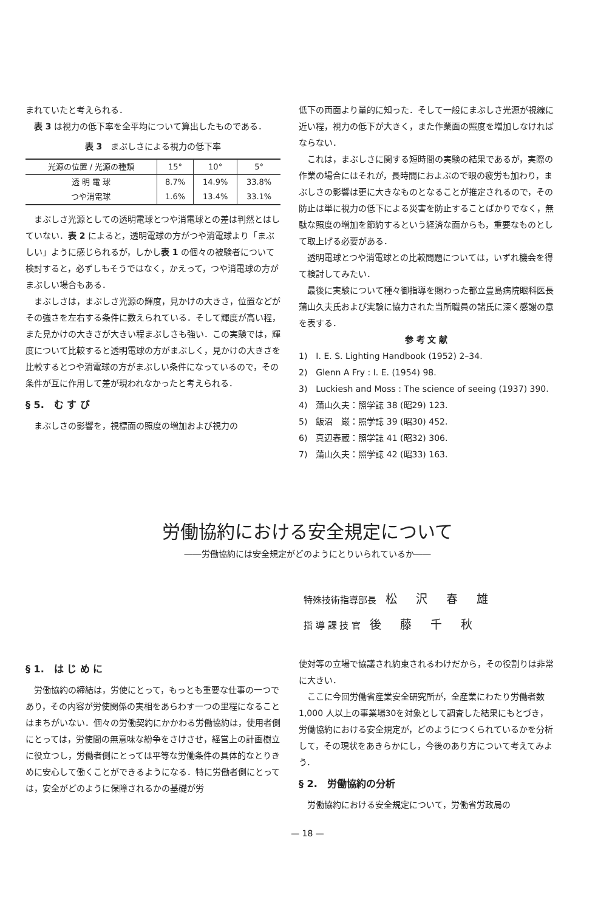まれていたと考えられる．
表 3 は視力の低下率を全平均について算出したものである．
表 3　まぶしさによる視力の低下率
| 光源の位置 / 光源の種類 | 15° | 10° | 5° |
| --- | --- | --- | --- |
| 透 明 電 球 | 8.7% | 14.9% | 33.8% |
| つや消電球 | 1.6% | 13.4% | 33.1% |
まぶしさ光源としての透明電球とつや消電球との差は判然とはしていない．表 2 によると，透明電球の方がつや消電球より「まぶしい」ように感じられるが，しかし表 1 の個々の被験者について検討すると，必ずしもそうではなく，かえって，つや消電球の方がまぶしい場合もある．
まぶしさは，まぶしさ光源の輝度，見かけの大きさ，位置などがその強さを左右する条件に数えられている．そして輝度が高い程，また見かけの大きさが大きい程まぶしさも強い．この実験では，輝度について比較すると透明電球の方がまぶしく，見かけの大きさを比較するとつや消電球の方がまぶしい条件になっているので，その条件が互に作用して差が現われなかったと考えられる．
§ 5.　む す び
まぶしさの影響を，視標面の照度の増加および視力の
低下の両面より量的に知った．そして一般にまぶしさ光源が視線に近い程，視力の低下が大きく，また作業面の照度を増加しなければならない．
これは，まぶしさに関する短時間の実験の結果であるが，実際の作業の場合にはそれが，長時間におよぶので眼の疲労も加わり，まぶしさの影響は更に大きなものとなることが推定されるので，その防止は単に視力の低下による災害を防止することばかりでなく，無駄な照度の増加を節約するという経済な面からも，重要なものとして取上げる必要がある．
透明電球とつや消電球との比較問題については，いずれ機会を得て検討してみたい．
最後に実験について種々御指導を賜わった都立豊島病院眼科医長蒲山久夫氏および実験に協力された当所職員の諸氏に深く感謝の意を表する．
参 考 文 献
1)　I. E. S. Lighting Handbook (1952) 2–34.
2)　Glenn A Fry : I. E. (1954) 98.
3)　Luckiesh and Moss : The science of seeing (1937) 390.
4)　蒲山久夫：照学誌 38 (昭29) 123.
5)　飯沼　巌：照学誌 39 (昭30) 452.
6)　真辺春蔵：照学誌 41 (昭32) 306.
7)　蒲山久夫：照学誌 42 (昭33) 163.
労働協約における安全規定について
――労働協約には安全規定がどのようにとりいられているか――
特殊技術指導部長　松沢春雄
指 導 課 技 官　後藤千秋
§ 1.　は じ め に
労働協約の締結は，労使にとって，もっとも重要な仕事の一つであり，その内容が労使関係の実相をあらわす一つの里程になることはまちがいない．個々の労働契約にかかわる労働協約は，使用者側にとっては，労使間の無意味な紛争をさけさせ，経営上の計画樹立に役立つし，労働者側にとっては平等な労働条件の具体的なとりきめに安心して働くことができるようになる．特に労働者側にとっては，安全がどのように保障されるかの基礎が労
使対等の立場で協議され約束されるわけだから，その役割りは非常に大きい．
ここに今回労働省産業安全研究所が，全産業にわたり労働者数 1,000 人以上の事業場30を対象として調査した結果にもとづき，労働協約における安全規定が，どのようにつくられているかを分析して，その現状をあきらかにし，今後のあり方について考えてみよう．
§ 2.　労働協約の分析
労働協約における安全規定について，労働省労政局の
— 18 —